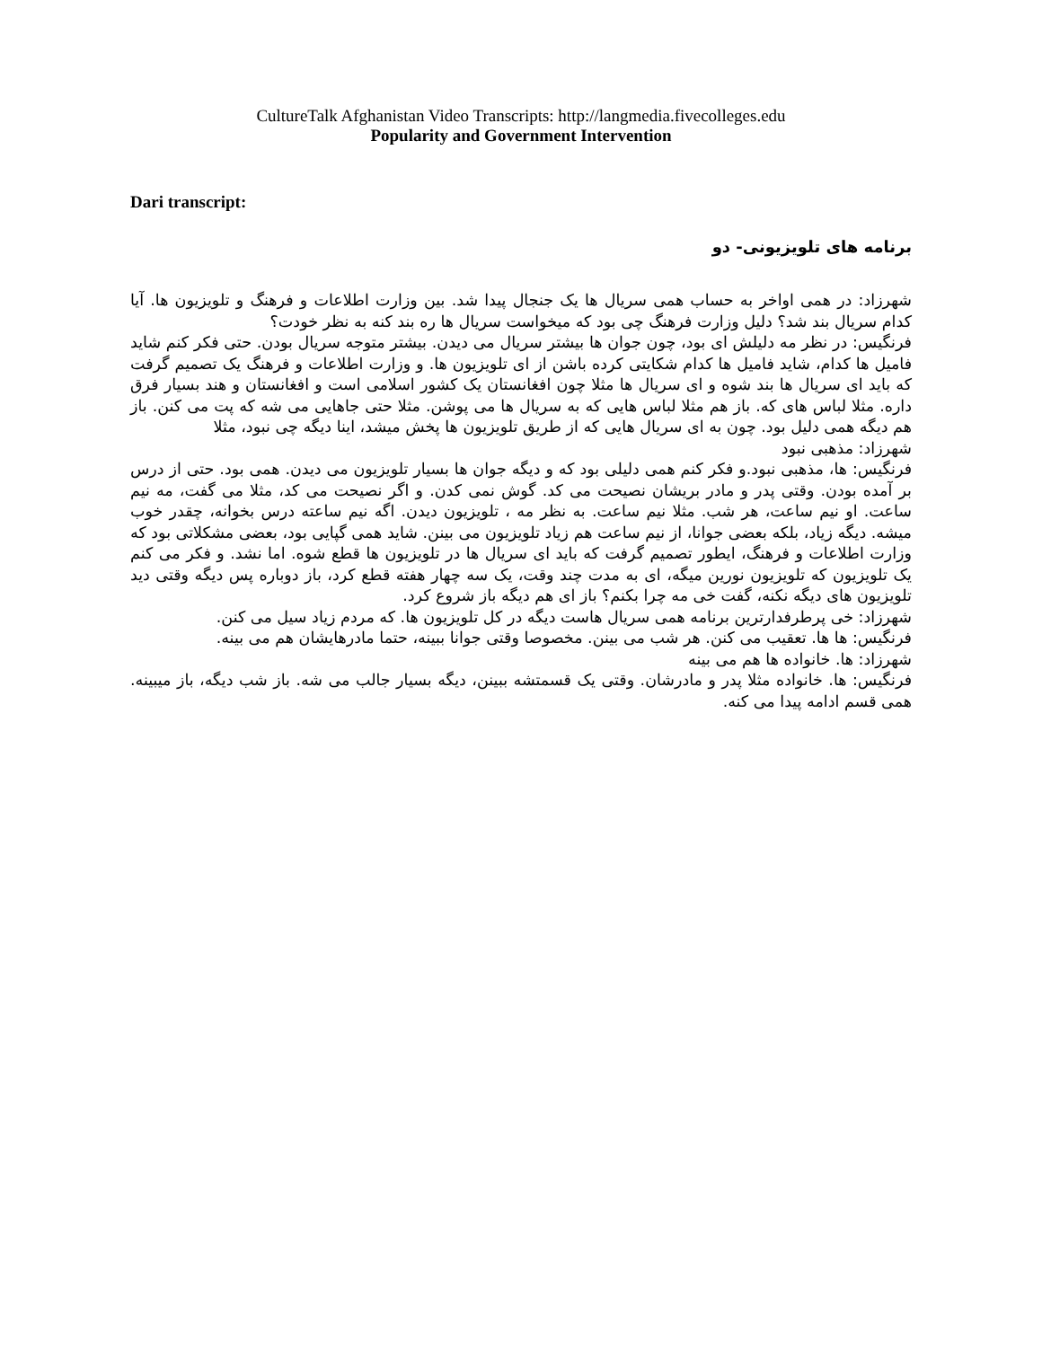CultureTalk Afghanistan Video Transcripts: http://langmedia.fivecolleges.edu
Popularity and Government Intervention
Dari transcript:
برنامه های تلویزیونی- دو
شهرزاد: در همی اواخر به حساب همی سریال ها یک جنجال پیدا شد. بین وزارت اطلاعات و فرهنگ و تلویزیون ها. آیا کدام سریال بند شد؟ دلیل وزارت فرهنگ چی بود که میخواست سریال ها ره بند کنه به نظر خودت؟
فرنگیس: در نظر مه دلیلش ای بود، چون جوان ها بیشتر سریال می دیدن. بیشتر متوجه سریال بودن. حتی فکر کنم شاید فامیل ها کدام، شاید فامیل ها کدام شکایتی کرده باشن از ای تلویزیون ها. و وزارت اطلاعات و فرهنگ یک تصمیم گرفت که باید ای سریال ها بند شوه و ای سریال ها مثلا چون افغانستان یک کشور اسلامی است و افغانستان و هند بسیار فرق داره. مثلا لباس های که. باز هم مثلا لباس هایی که به سریال ها می پوشن. مثلا حتی جاهایی می شه که پت می کنن. باز هم دیگه همی دلیل بود. چون به ای سریال هایی که از طریق تلویزیون ها پخش میشد، اینا دیگه چی نبود، مثلا
شهرزاد: مذهبی نبود
فرنگیس: ها، مذهبی نبود.و فکر کنم همی دلیلی بود که و دیگه جوان ها بسیار تلویزیون می دیدن. همی بود. حتی از درس بر آمده بودن. وقتی پدر و مادر بریشان نصیحت می کد. گوش نمی کدن. و اگر نصیحت می کد، مثلا می گفت، مه نیم ساعت. او نیم ساعت، هر شب. مثلا نیم ساعت. به نظر مه ، تلویزیون دیدن. اگه نیم ساعته درس بخوانه، چقدر خوب میشه. دیگه زیاد، بلکه بعضی جوانا، از نیم ساعت هم زیاد تلویزیون می بینن. شاید همی گپایی بود، بعضی مشکلاتی بود که وزارت اطلاعات و فرهنگ، ایطور تصمیم گرفت که باید ای سریال ها در تلویزیون ها قطع شوه. اما نشد. و فکر می کنم یک تلویزیون که تلویزیون نورین میگه، ای به مدت چند وقت، یک سه چهار هفته قطع کرد، باز دوباره پس دیگه وقتی دید تلویزیون های دیگه نکنه، گفت خی مه چرا بکنم؟ باز ای هم دیگه باز شروع کرد.
شهرزاد: خی پرطرفدارترین برنامه همی سریال هاست دیگه در کل تلویزیون ها. که مردم زیاد سیل می کنن.
فرنگیس: ها ها. تعقیب می کنن. هر شب می بینن. مخصوصا وقتی جوانا ببینه، حتما مادرهایشان هم می بینه.
شهرزاد: ها. خانواده ها هم می بینه
فرنگیس: ها. خانواده مثلا پدر و مادرشان. وقتی یک قسمتشه ببینن، دیگه بسیار جالب می شه. باز شب دیگه، باز میبینه. همی قسم ادامه پیدا می کنه.